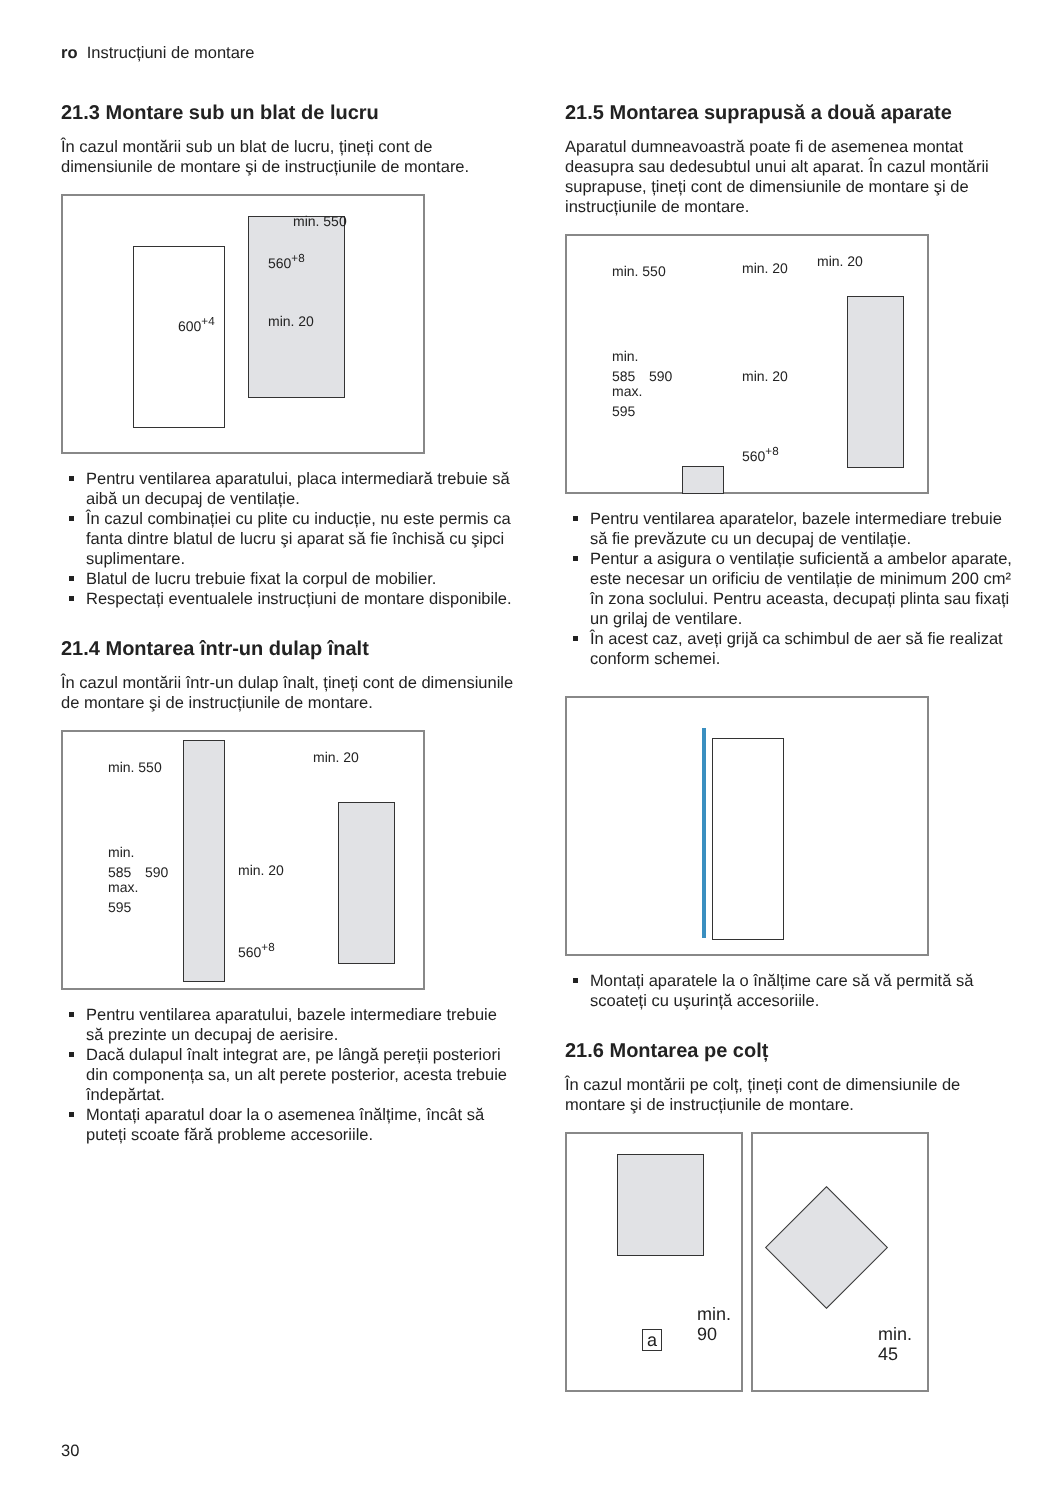ro Instrucțiuni de montare
21.3 Montare sub un blat de lucru
În cazul montării sub un blat de lucru, țineți cont de dimensiunile de montare şi de instrucțiunile de montare.
min. 550
560<sup>+8</sup>
600<sup>+4</sup> min. 20
Pentru ventilarea aparatului, placa intermediară trebuie să aibă un decupaj de ventilație.
În cazul combinației cu plite cu inducție, nu este permis ca fanta dintre blatul de lucru şi aparat să fie închisă cu şipci suplimentare.
Blatul de lucru trebuie fixat la corpul de mobilier.
Respectați eventualele instrucțiuni de montare disponibile.
21.4 Montarea într-un dulap înalt
În cazul montării într-un dulap înalt, țineți cont de dimensiunile de montare şi de instrucțiunile de montare.
min. 550
min. 20
min.
585 590
max.
595
min. 20
560<sup>+8</sup>
Pentru ventilarea aparatului, bazele intermediare trebuie să prezinte un decupaj de aerisire.
Dacă dulapul înalt integrat are, pe lângă pereții posteriori din componența sa, un alt perete posterior, acesta trebuie îndepărtat.
Montați aparatul doar la o asemenea înălțime, încât să puteți scoate fără probleme accesoriile.
21.5 Montarea suprapusă a două aparate
Aparatul dumneavoastră poate fi de asemenea montat deasupra sau dedesubtul unui alt aparat. În cazul montării suprapuse, țineți cont de dimensiunile de montare şi de instrucțiunile de montare.
min. 550 min. 20 min. 20
min.
585 590
max.
595
min. 20
560<sup>+8</sup>
Pentru ventilarea aparatelor, bazele intermediare trebuie să fie prevăzute cu un decupaj de ventilație.
Pentur a asigura o ventilație suficientă a ambelor aparate, este necesar un orificiu de ventilație de minimum 200 cm² în zona soclului. Pentru aceasta, decupați plinta sau fixați un grilaj de ventilare.
În acest caz, aveți grijă ca schimbul de aer să fie realizat conform schemei.
Montați aparatele la o înălțime care să vă permită să scoateți cu uşurință accesoriile.
21.6 Montarea pe colț
În cazul montării pe colț, țineți cont de dimensiunile de montare şi de instrucțiunile de montare.
min.
90 a
min.
45
30